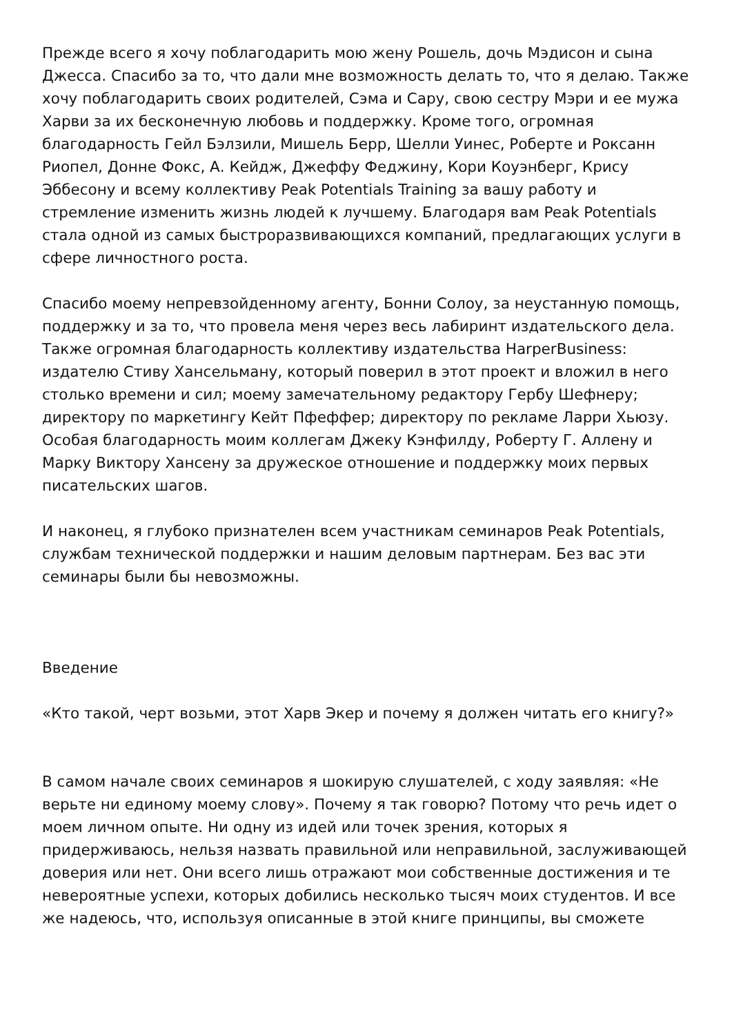Прежде всего я хочу поблагодарить мою жену Рошель, дочь Мэдисон и сына Джесса. Спасибо за то, что дали мне возможность делать то, что я делаю. Также хочу поблагодарить своих родителей, Сэма и Сару, свою сестру Мэри и ее мужа Харви за их бесконечную любовь и поддержку. Кроме того, огромная благодарность Гейл Бэлзили, Мишель Берр, Шелли Уинес, Роберте и Роксанн Риопел, Донне Фокс, А. Кейдж, Джеффу Феджину, Кори Коуэнберг, Крису Эббесону и всему коллективу Peak Potentials Training за вашу работу и стремление изменить жизнь людей к лучшему. Благодаря вам Peak Potentials стала одной из самых быстроразвивающихся компаний, предлагающих услуги в сфере личностного роста.
Спасибо моему непревзойденному агенту, Бонни Солоу, за неустанную помощь, поддержку и за то, что провела меня через весь лабиринт издательского дела. Также огромная благодарность коллективу издательства HarperBusiness: издателю Стиву Хансельману, который поверил в этот проект и вложил в него столько времени и сил; моему замечательному редактору Гербу Шефнеру; директору по маркетингу Кейт Пфеффер; директору по рекламе Ларри Хьюзу. Особая благодарность моим коллегам Джеку Кэнфилду, Роберту Г. Аллену и Марку Виктору Хансену за дружеское отношение и поддержку моих первых писательских шагов.
И наконец, я глубоко признателен всем участникам семинаров Peak Potentials, службам технической поддержки и нашим деловым партнерам. Без вас эти семинары были бы невозможны.
Введение
«Кто такой, черт возьми, этот Харв Экер и почему я должен читать его книгу?»
В самом начале своих семинаров я шокирую слушателей, с ходу заявляя: «Не верьте ни единому моему слову». Почему я так говорю? Потому что речь идет о моем личном опыте. Ни одну из идей или точек зрения, которых я придерживаюсь, нельзя назвать правильной или неправильной, заслуживающей доверия или нет. Они всего лишь отражают мои собственные достижения и те невероятные успехи, которых добились несколько тысяч моих студентов. И все же надеюсь, что, используя описанные в этой книге принципы, вы сможете